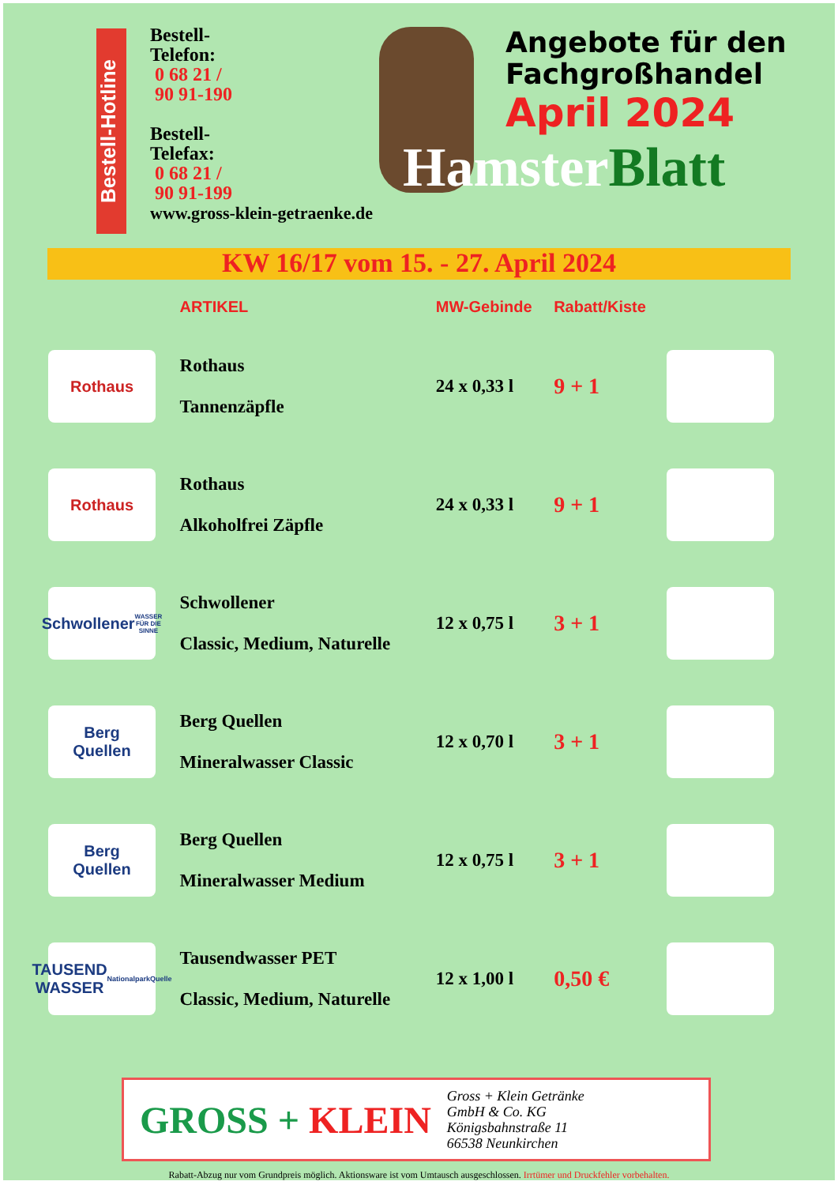Bestell-Hotline
Bestell-
Telefon:
0 68 21 /
90 91-190
Bestell-
Telefax:
0 68 21 /
90 91-199
www.gross-klein-getraenke.de
Angebote für den
Fachgroßhandel
April 2024
Hamster Blatt
KW 16/17 vom 15. - 27. April 2024
| | ARTIKEL | MW-Gebinde | Rabatt/Kiste | |
| --- | --- | --- | --- | --- |
| Rothaus | Rothaus Tannenzäpfle | 24 x 0,33 l | 9 + 1 | |
| Rothaus | Rothaus Alkoholfrei Zäpfle | 24 x 0,33 l | 9 + 1 | |
| Schwollener WASSER FÜR DIE SINNE | Schwollener Classic, Medium, Naturelle | 12 x 0,75 l | 3 + 1 | |
| Berg Quellen | Berg Quellen Mineralwasser Classic | 12 x 0,70 l | 3 + 1 | |
| Berg Quellen | Berg Quellen Mineralwasser Medium | 12 x 0,75 l | 3 + 1 | |
| TAUSEND WASSER NationalparkQuelle | Tausendwasser PET Classic, Medium, Naturelle | 12 x 1,00 l | 0,50 € | |
GROSS + KLEIN
Gross + Klein Getränke
GmbH & Co. KG
Königsbahnstraße 11
66538 Neunkirchen
Rabatt-Abzug nur vom Grundpreis möglich. Aktionsware ist vom Umtausch ausgeschlossen. Irrtümer und Druckfehler vorbehalten.